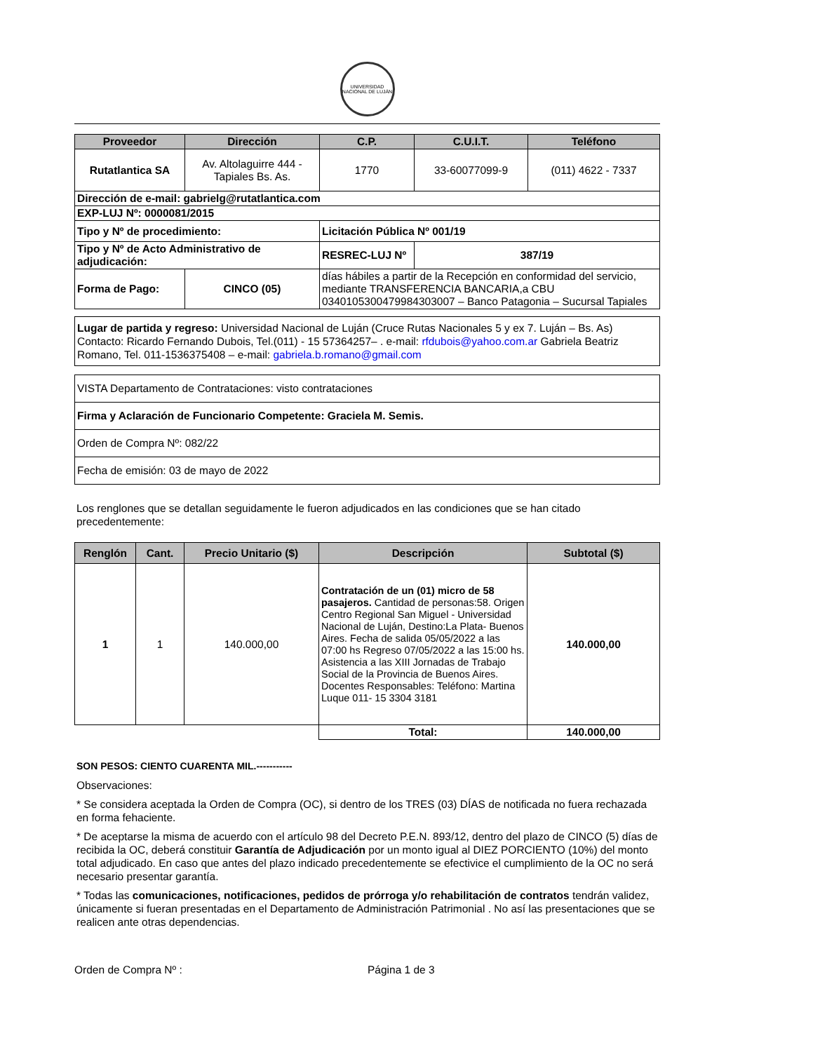UNIVERSIDAD NACIONAL DE LUJÁN
| Proveedor | Dirección | C.P. | C.U.I.T. | Teléfono |
| --- | --- | --- | --- | --- |
| Rutatlantica SA | Av. Altolaguirre 444 - Tapiales Bs. As. | 1770 | 33-60077099-9 | (011) 4622 - 7337 |
| Dirección de e-mail: gabrielg@rutatlantica.com | | | | |
| EXP-LUJ Nº: 0000081/2015 | | | | |
| Tipo y Nº de procedimiento: | | Licitación Pública Nº 001/19 | | |
| Tipo y Nº de Acto Administrativo de adjudicación: | | RESREC-LUJ Nº | 387/19 | |
| Forma de Pago: | CINCO (05) | días hábiles a partir de la Recepción en conformidad del servicio, mediante TRANSFERENCIA BANCARIA,a CBU 0340105300479984303007 – Banco Patagonia – Sucursal Tapiales | | |
Lugar de partida y regreso: Universidad Nacional de Luján (Cruce Rutas Nacionales 5 y ex 7. Luján – Bs. As) Contacto: Ricardo Fernando Dubois, Tel.(011) - 15 57364257– . e-mail: rfdubois@yahoo.com.ar Gabriela Beatriz Romano, Tel. 011-1536375408 – e-mail: gabriela.b.romano@gmail.com
| VISTA Departamento de Contrataciones: visto contrataciones |
| Firma y Aclaración de Funcionario Competente: Graciela M. Semis. |
| Orden de Compra Nº: 082/22 |
| Fecha de emisión: 03 de mayo de 2022 |
Los renglones que se detallan seguidamente le fueron adjudicados en las condiciones que se han citado precedentemente:
| Renglón | Cant. | Precio Unitario ($) | Descripción | Subtotal ($) |
| --- | --- | --- | --- | --- |
| 1 | 1 | 140.000,00 | Contratación de un (01) micro de 58 pasajeros. Cantidad de personas:58. Origen Centro Regional San Miguel - Universidad Nacional de Luján, Destino:La Plata- Buenos Aires. Fecha de salida 05/05/2022 a las 07:00 hs Regreso 07/05/2022 a las 15:00 hs. Asistencia a las XIII Jornadas de Trabajo Social de la Provincia de Buenos Aires. Docentes Responsables: Teléfono: Martina Luque 011- 15 3304 3181 | 140.000,00 |
| | | | Total: | 140.000,00 |
SON PESOS: CIENTO CUARENTA MIL.-----------
Observaciones:
* Se considera aceptada la Orden de Compra (OC), si dentro de los TRES (03) DÍAS de notificada no fuera rechazada en forma fehaciente.
* De aceptarse la misma de acuerdo con el artículo 98 del Decreto P.E.N. 893/12, dentro del plazo de CINCO (5) días de recibida la OC, deberá constituir Garantía de Adjudicación por un monto igual al DIEZ PORCIENTO (10%) del monto total adjudicado. En caso que antes del plazo indicado precedentemente se efectivice el cumplimiento de la OC no será necesario presentar garantía.
* Todas las comunicaciones, notificaciones, pedidos de prórroga y/o rehabilitación de contratos tendrán validez, únicamente si fueran presentadas en el Departamento de Administración Patrimonial . No así las presentaciones que se realicen ante otras dependencias.
Orden de Compra Nº : Página 1 de 3